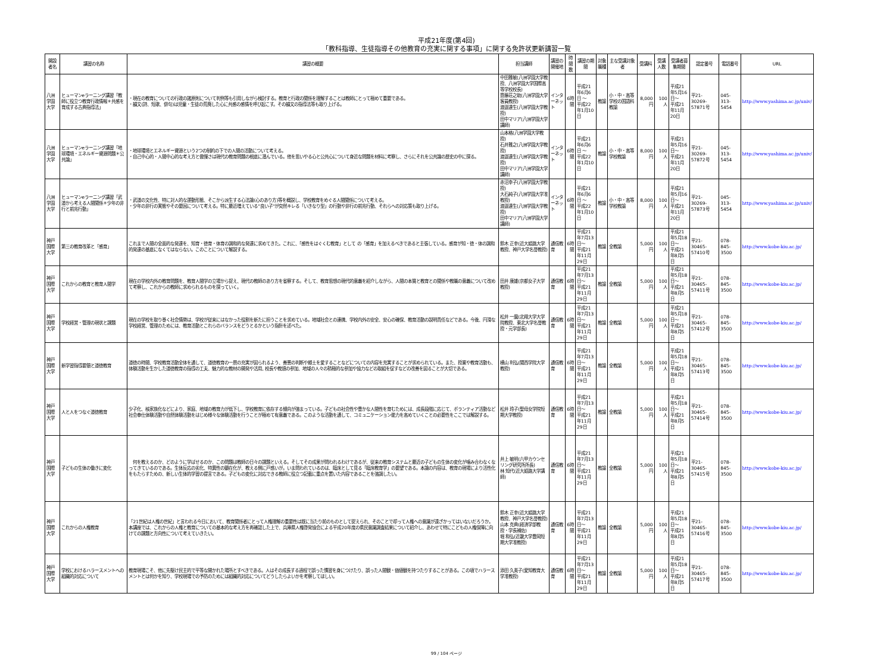平成21年度(第4回)
「教科指導、生徒指導その他教育の充実に関する事項」に関する免許状更新講習一覧
| 開設者名 | 講習の名称 | 講習の概要 | 担当講師 | 講習の開催地 | 時間数 | 講習の期間 | 対象職種 | 主な受講対象者 | 受講料 | 受講人数 | 受講者募集期間 | 認定番号 | 電話番号 | URL |
| --- | --- | --- | --- | --- | --- | --- | --- | --- | --- | --- | --- | --- | --- | --- |
| 八洲学園大学 | ヒューマンeラーニング講習「教師に役立つ教育行政情報＊共感を育成する古典指導法」 | ・現在の教育についての行政の諸原則について判例等も引用しながら検討する。教育と行政の関係を理解することは教師にとって極めて重要である。 ・韻文(詩、短歌、俳句)は児童・生徒の荒廃した心に共感の感情を呼び起こす。その韻文の指導法等も取り上げる。 | 中田雅敏(八洲学園大学教授、八洲学園大学国際高等学校校長) 齋藤荘之助(八洲学園大学客員教授) 渡邉達生(八洲学園大学教授) 田中マリア(八洲学園大学講師) | インターネット | 6時間 | 平成21年6月6日 ～ 平成22年1月10日 | 教諭 | 小・中・高等学校の国語科教諭 | 8,000円 | 100人 | 平成21年5月16日～ 平成21年11月20日 | 平21-30269-57871号 | 045-313-5454 | http://www.yashima.ac.jp/univ/ |
| 八洲学園大学 | ヒューマンeラーニング講習「地球環境・エネルギー資源問題＊公共論」 | ・地球環境とエネルギー資源という2つの制約の下での人間の活動について考える。 ・自己中心的・人間中心的な考え方と傲慢さは現代の教育問題の根底に潜んでいる。他を思いやる心と公共心について身近な問題を材料に考察し、さらにそれを公共論の歴史の中に探る。 | 山本格(八洲学園大学教授) 石井雅之(八洲学園大学教授) 渡邉達生(八洲学園大学教授) 田中マリア(八洲学園大学講師) | インターネット | 6時間 | 平成21年6月6日 ～ 平成22年1月10日 | 教諭 | 小・中・高等学校教諭 | 8,000円 | 100人 | 平成21年5月16日～ 平成21年11月20日 | 平21-30269-57872号 | 045-313-5454 | http://www.yashima.ac.jp/univ/ |
| 八洲学園大学 | ヒューマンeラーニング講習「武道から考える人間関係＊少年の非行と前兆行動」 | ・武道の文化性、特に対人的な運動形態、そこから派生する心法論(心のあり方)等を概説し、学校教育をめぐる人間関係について考える。 ・少年の非行の実態やその要因について考える。特に最近増えている"良い子"が突然キレる「いきなり型」の行動や非行の前兆行動、それらへの対応策も取り上げる。 | 赤沼幸子(八洲学園大学教授) 大石純子(八洲学園大学准教授) 渡邉達生(八洲学園大学教授) 田中マリア(八洲学園大学講師) | インターネット | 6時間 | 平成21年6月6日 ～ 平成22年1月10日 | 教諭 | 小・中・高等学校教諭 | 8,000円 | 100人 | 平成21年5月16日～ 平成21年11月20日 | 平21-30269-57873号 | 045-313-5454 | http://www.yashima.ac.jp/univ/ |
| 神戸国際大学 | 第三の教育改革と「感育」 | これまで人間の全面的な発達を、知育・徳育・体育の調和的な発達に求めてきた。これに、「感性をはぐくむ教育」として の「感育」を加えるべきであると主張している。感育が知・徳・体の調和的発達の基底になくてはならない。このことについて解説する。 | 鈴木 正幸(近大姫路大学教授、神戸大学名誉教授) | 通信教育 | 6時間 | 平成21年7月13日～ 平成21年11月29日 | 教諭 | 全教諭 | 5,000円 | 100人 | 平成21年5月18日～ 平成21年8月5日 | 平21-30465-57410号 | 078-845-3500 | http://www.kobe-kiu.ac.jp/ |
| 神戸国際大学 | これからの教育と教育人間学 | 現在の学校内外の教育問題を、教育人間学の立場から捉え、現代の教師のあり方を省察する。そして、教育思想の現代的意義を紹介しながら、人間の本質と教育との関係や教職の意義について改めて考察し、これからの教師に求められるものを探っていく。 | 田井 康雄(京都女子大学教授) | 通信教育 | 6時間 | 平成21年7月13日～ 平成21年11月29日 | 教諭 | 全教諭 | 5,000円 | 100人 | 平成21年5月18日～ 平成21年8月5日 | 平21-30465-57411号 | 078-845-3500 | http://www.kobe-kiu.ac.jp/ |
| 神戸国際大学 | 学校経営・管理の現状と課題 | 現在の学校を取り巻く社会情勢は、学校が従来にはなかった役割を新たに担うことを求めている。地域社会との連携、学校内外の安全、安心の確保、教育活動の説明責任などである。今後、円滑な学校経営、管理のためには、教育活動とこれらのバランスをどうとるかという指針を述べた。 | 松井 一麿(北翔大学大学院教授、東北大学名誉教授・元学部長) | 通信教育 | 6時間 | 平成21年7月13日～ 平成21年11月29日 | 教諭 | 全教諭 | 5,000円 | 100人 | 平成21年5月18日～ 平成21年8月5日 | 平21-30465-57412号 | 078-845-3500 | http://www.kobe-kiu.ac.jp/ |
| 神戸国際大学 | 新学習指導要領と道徳教育 | 道徳の時間、学校教育活動全体を通して、道徳教育の一層の充実が図られるよう、善悪の判断や郷土を愛することなどについての内容を充実することが求められている。また、授業や教育活動も、体験活動を生かした道徳教育の指導の工夫、魅力的な教材の開発や活用, 校長や教頭の参加、地域の人々の積極的な参加や協力などの取組を促すなどの改善を図ることが大切である。 | 横山 利弘(関西学院大学教授) | 通信教育 | 6時間 | 平成21年7月13日～ 平成21年11月29日 | 教諭 | 全教諭 | 5,000円 | 100人 | 平成21年5月18日～ 平成21年8月5日 | 平21-30465-57413号 | 078-845-3500 | http://www.kobe-kiu.ac.jp/ |
| 神戸国際大学 | 人と人をつなぐ道徳教育 | 少子化、核家族化などにより、家庭、地域の教育力が低下し、学校教育に依存する傾向が強まっている。子どもの社会性や豊かな人間性を育むためには、成長段階に応じて、ボランティア活動など社会奉仕体験活動や自然体験活動をはじめ様々な体験活動を行うことが極めて有意義である。このような活動を通して、コミュニケーション能力を高めていくことの必要性をここでは解説する。 | 松井 玲子(聖母女学院短期大学教授) | 通信教育 | 6時間 | 平成21年7月13日～ 平成21年11月29日 | 教諭 | 全教諭 | 5,000円 | 100人 | 平成21年5月18日～ 平成21年8月5日 | 平21-30465-57414号 | 078-845-3500 | http://www.kobe-kiu.ac.jp/ |
| 神戸国際大学 | 子どもの生体の働きに変化 | 何を教えるのか、どのように学ばせるのか、この問題は教師の日々の課題といえる。そしてその成果が問われるわけであるが、従来の教育システムと最近の子どもの生体の変化が噛み合わなくなってきているのである。生体反応の劣化、特異性の顕在化が、教える側に戸惑いが。いま問われているのは、臨床として見る「臨床教育学」の要望である。本論の内容は、教育の現場により活性化をもたらすための、新しい生体的学習の提言である。子どもの変化に対応できる教師に役立つ記載に重点を置いた内容であることを強調したい。 | 井上 敏明(六甲カウンセリング研究所所長) 林 知代(近大姫路大学講師) | 通信教育 | 6時間 | 平成21年7月13日～ 平成21年11月29日 | 教諭 | 全教諭 | 5,000円 | 100人 | 平成21年5月18日～ 平成21年8月5日 | 平21-30465-57415号 | 078-845-3500 | http://www.kobe-kiu.ac.jp/ |
| 神戸国際大学 | これからの人権教育 | 「21世紀は人権の世紀」と言われる今日において、教育関係者にとって人権理解の重要性は既に当たり前のものとして捉えられ、そのことで却って人権への意識が遠ざかってはいないだろうか。本講座では、これからの人権と教育についての基本的な考え方を再確認した上で、兵庫県人権啓発協会による平成20年度の県民意識調査結果について紹介し、あわせて特にこどもの人権保障に向けての課題と方向性について考えていきたい。 | 鈴木 正幸(近大姫路大学教授、神戸大学名誉教授) 山本 克典(経済学部教授・学長補佐) 堀 和弘(近畿大学豊岡短期大学准教授) | 通信教育 | 6時間 | 平成21年7月13日～ 平成21年11月29日 | 教諭 | 全教諭 | 5,000円 | 100人 | 平成21年5月18日～ 平成21年8月5日 | 平21-30465-57416号 | 078-845-3500 | http://www.kobe-kiu.ac.jp/ |
| 神戸国際大学 | 学校におけるハラースメントへの組織的対応について | 教育現場こそ、他に先駆け民主的で平等な開かれた場所とすべきである。人はその成長する過程で誤った慣習を身につけたり、誤った人間観・価値観を持つたりすることがある。この項でハラースメントとは何かを知り、学校現場での予防のためには組織的対応についてどうしたらよいかを考察してほしい。 | 添田 久美子(愛知教育大学准教授) | 通信教育 | 6時間 | 平成21年7月13日～ 平成21年11月29日 | 教諭 | 全教諭 | 5,000円 | 100人 | 平成21年5月18日～ 平成21年8月5日 | 平21-30465-57417号 | 078-845-3500 | http://www.kobe-kiu.ac.jp/ |
99 / 104 ページ